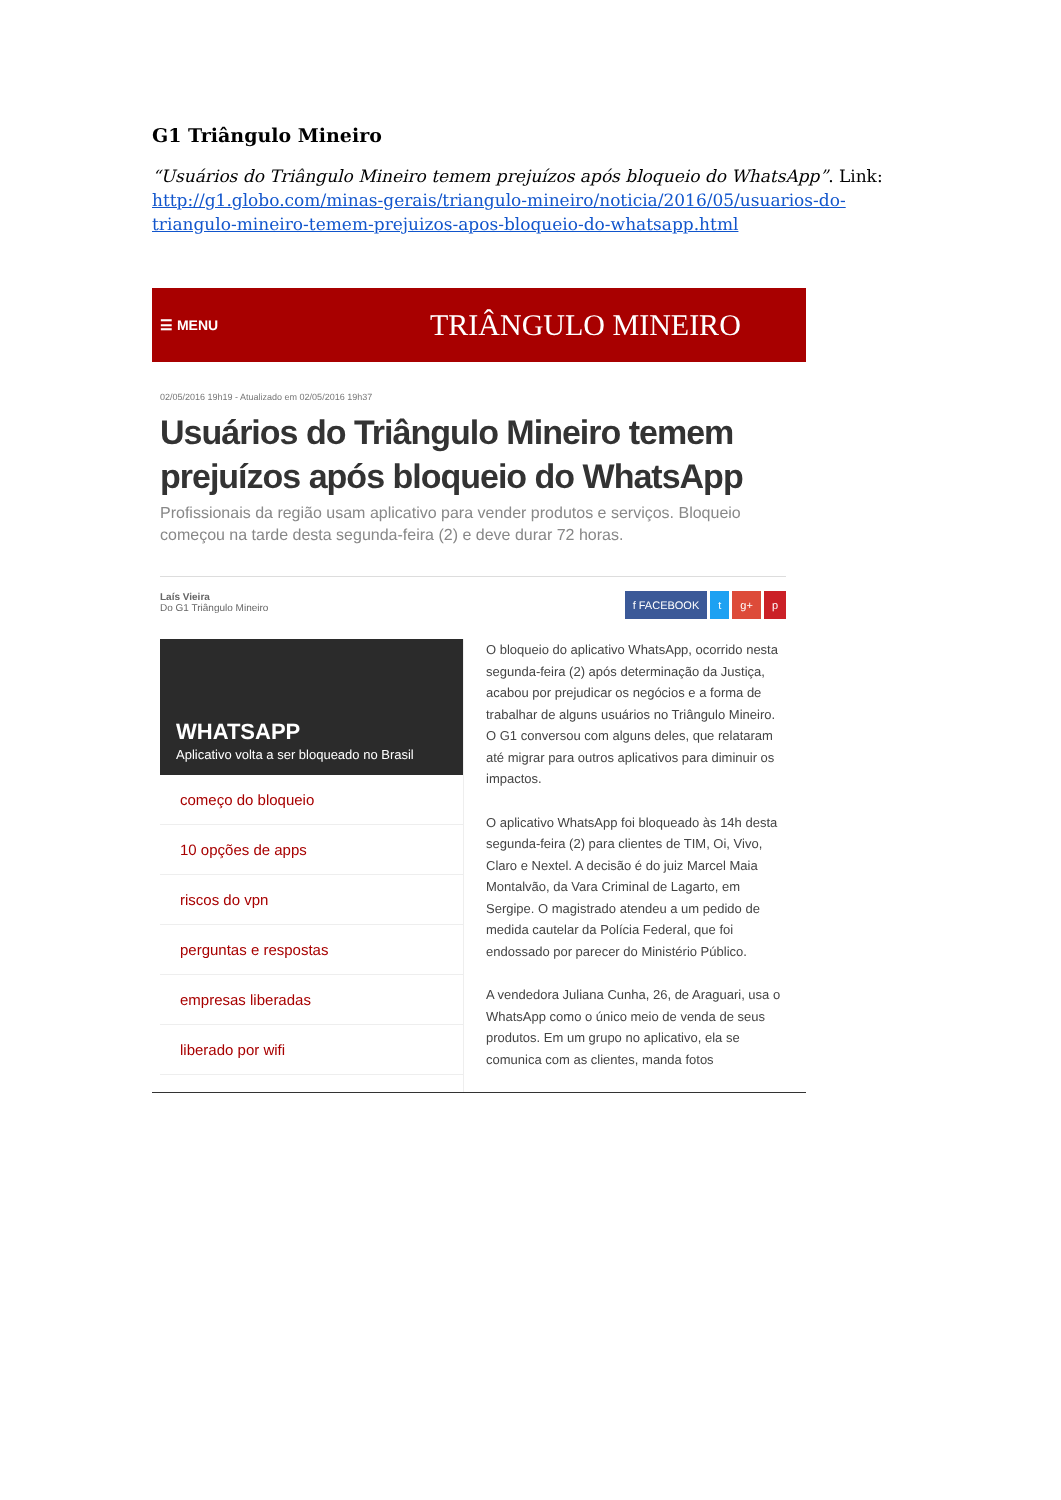G1 Triângulo Mineiro
“Usuários do Triângulo Mineiro temem prejuízos após bloqueio do WhatsApp”. Link: http://g1.globo.com/minas-gerais/triangulo-mineiro/noticia/2016/05/usuarios-do-triangulo-mineiro-temem-prejuizos-apos-bloqueio-do-whatsapp.html
☰ MENU
TRIÂNGULO MINEIRO
02/05/2016 19h19 - Atualizado em 02/05/2016 19h37
Usuários do Triângulo Mineiro temem prejuízos após bloqueio do WhatsApp
Profissionais da região usam aplicativo para vender produtos e serviços. Bloqueio começou na tarde desta segunda-feira (2) e deve durar 72 horas.
Laís Vieira
Do G1 Triângulo Mineiro
f FACEBOOK t g+ p
WHATSAPP
Aplicativo volta a ser bloqueado no Brasil
começo do bloqueio
10 opções de apps
riscos do vpn
perguntas e respostas
empresas liberadas
liberado por wifi
O bloqueio do aplicativo WhatsApp, ocorrido nesta segunda-feira (2) após determinação da Justiça, acabou por prejudicar os negócios e a forma de trabalhar de alguns usuários no Triângulo Mineiro. O G1 conversou com alguns deles, que relataram até migrar para outros aplicativos para diminuir os impactos.
O aplicativo WhatsApp foi bloqueado às 14h desta segunda-feira (2) para clientes de TIM, Oi, Vivo, Claro e Nextel. A decisão é do juiz Marcel Maia Montalvão, da Vara Criminal de Lagarto, em Sergipe. O magistrado atendeu a um pedido de medida cautelar da Polícia Federal, que foi endossado por parecer do Ministério Público.
A vendedora Juliana Cunha, 26, de Araguari, usa o WhatsApp como o único meio de venda de seus produtos. Em um grupo no aplicativo, ela se comunica com as clientes, manda fotos